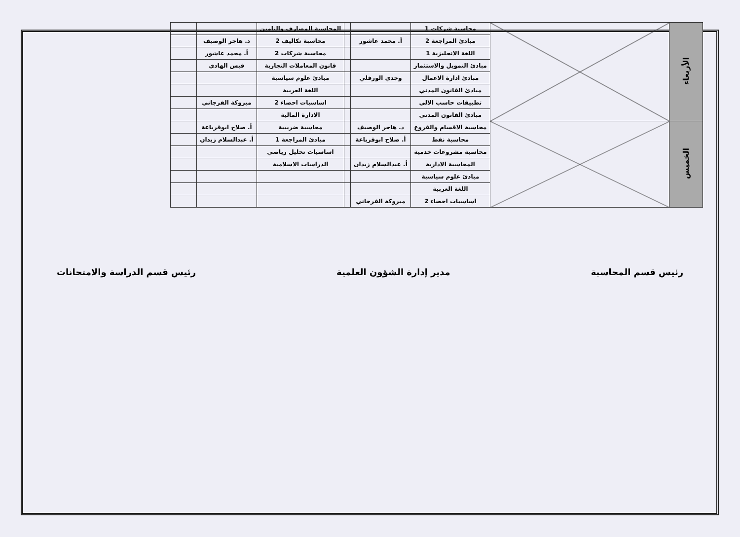| الأربعاء | | محاسبة شركات 1 | | | المحاسبة المصارف والتامين | | |
| | | مبادئ المراجعة 2 | أ. محمد عاشور | | محاسبة تكاليف 2 | د. هاجر الوصيف | |
| | | اللغة الانجليزية 1 | | | محاسبة شركات 2 | أ. محمد عاشور | |
| | | مبادئ التمويل والاستثمار | | | قانون المعاملات التجارية | قيس الهادي | |
| | | مبادئ ادارة الاعمال | وجدي الورفلي | | مبادئ علوم سياسية | | |
| | | مبادئ القانون المدني | | | اللغة العربية | | |
| | | تطبيقات حاسب الالي | | | اساسيات احصاء 2 | مبروكة الفرجاني | |
| | | مبادئ القانون المدني | | | الادارة المالية | | |
| الخميس | | محاسبة الاقسام والفروع | د. هاجر الوصيف | | محاسبة ضريبية | أ. صلاح ابوقرباعة | |
| | | محاسبة نفط | أ. صلاح ابوقرباعة | | مبادئ المراجعة 1 | أ. عبدالسلام زيدان | |
| | | محاسبة مشروعات خدمية | | | اساسيات تحليل رياضي | | |
| | | المحاسبة الادارية | أ. عبدالسلام زيدان | | الدراسات الاسلامية | | |
| | | مبادئ علوم سياسية | | | | | |
| | | اللغة العربية | | | | | |
| | | اساسيات احصاء 2 | مبروكة الفرجاني | | | | |
رئيس قسم المحاسبة مدير إدارة الشؤون العلمية رئيس قسم الدراسة والامتحانات